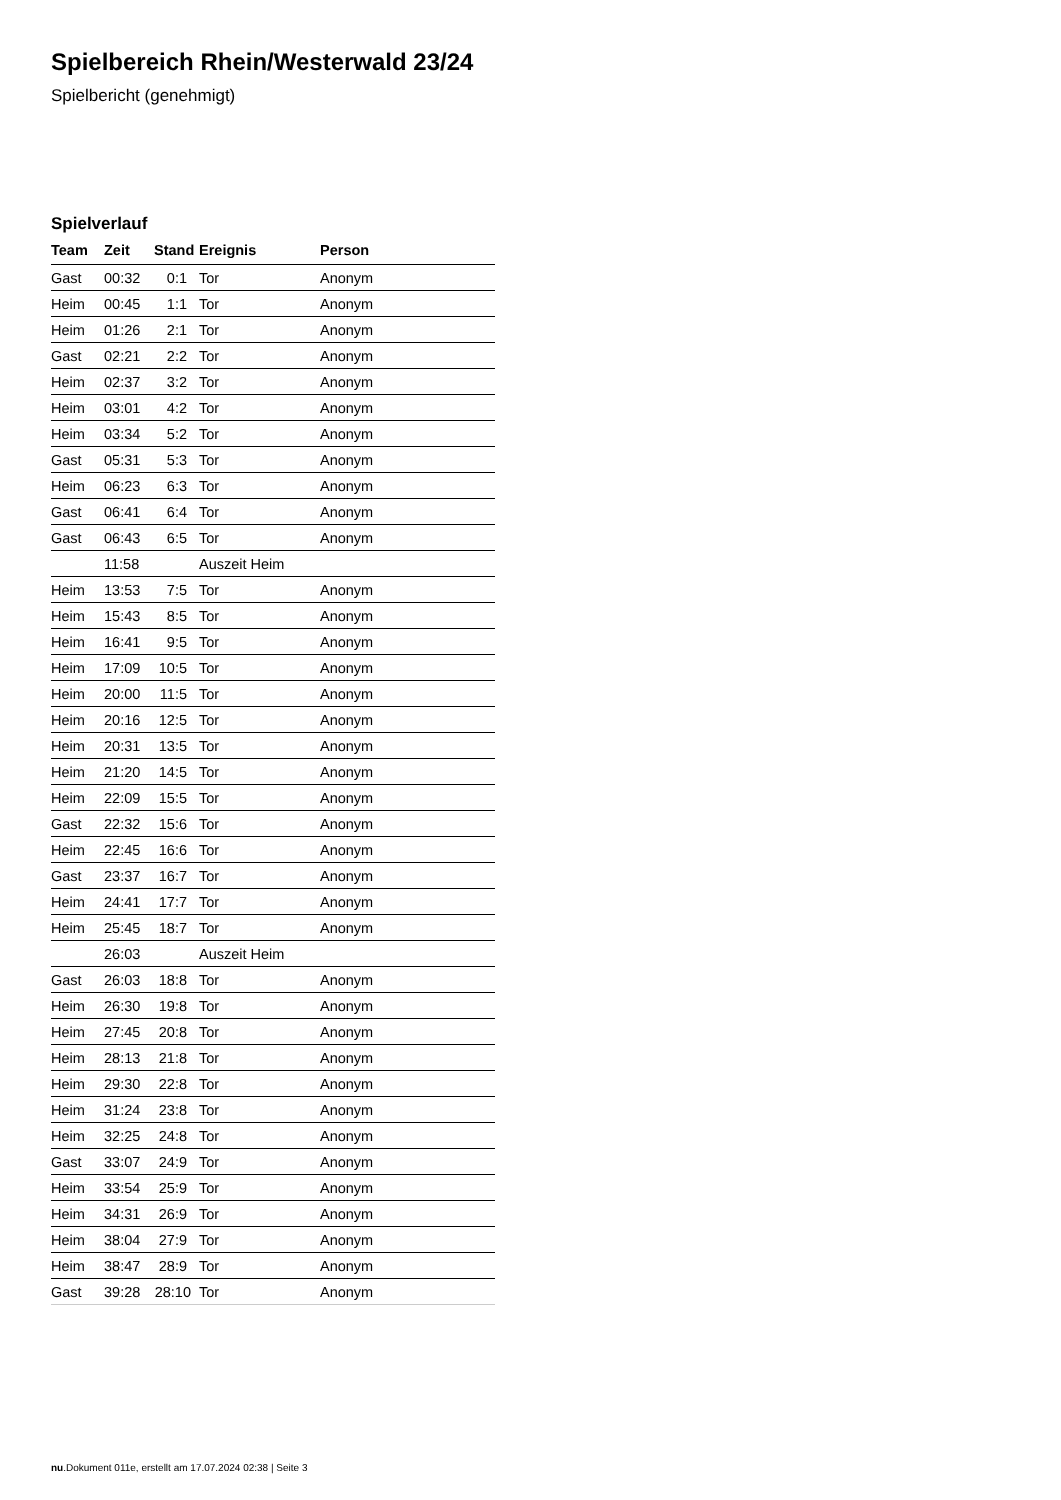Spielbereich Rhein/Westerwald 23/24
Spielbericht (genehmigt)
Spielverlauf
| Team | Zeit | Stand | Ereignis | Person |
| --- | --- | --- | --- | --- |
| Gast | 00:32 | 0:1 | Tor | Anonym |
| Heim | 00:45 | 1:1 | Tor | Anonym |
| Heim | 01:26 | 2:1 | Tor | Anonym |
| Gast | 02:21 | 2:2 | Tor | Anonym |
| Heim | 02:37 | 3:2 | Tor | Anonym |
| Heim | 03:01 | 4:2 | Tor | Anonym |
| Heim | 03:34 | 5:2 | Tor | Anonym |
| Gast | 05:31 | 5:3 | Tor | Anonym |
| Heim | 06:23 | 6:3 | Tor | Anonym |
| Gast | 06:41 | 6:4 | Tor | Anonym |
| Gast | 06:43 | 6:5 | Tor | Anonym |
| | 11:58 | | Auszeit Heim | |
| Heim | 13:53 | 7:5 | Tor | Anonym |
| Heim | 15:43 | 8:5 | Tor | Anonym |
| Heim | 16:41 | 9:5 | Tor | Anonym |
| Heim | 17:09 | 10:5 | Tor | Anonym |
| Heim | 20:00 | 11:5 | Tor | Anonym |
| Heim | 20:16 | 12:5 | Tor | Anonym |
| Heim | 20:31 | 13:5 | Tor | Anonym |
| Heim | 21:20 | 14:5 | Tor | Anonym |
| Heim | 22:09 | 15:5 | Tor | Anonym |
| Gast | 22:32 | 15:6 | Tor | Anonym |
| Heim | 22:45 | 16:6 | Tor | Anonym |
| Gast | 23:37 | 16:7 | Tor | Anonym |
| Heim | 24:41 | 17:7 | Tor | Anonym |
| Heim | 25:45 | 18:7 | Tor | Anonym |
| | 26:03 | | Auszeit Heim | |
| Gast | 26:03 | 18:8 | Tor | Anonym |
| Heim | 26:30 | 19:8 | Tor | Anonym |
| Heim | 27:45 | 20:8 | Tor | Anonym |
| Heim | 28:13 | 21:8 | Tor | Anonym |
| Heim | 29:30 | 22:8 | Tor | Anonym |
| Heim | 31:24 | 23:8 | Tor | Anonym |
| Heim | 32:25 | 24:8 | Tor | Anonym |
| Gast | 33:07 | 24:9 | Tor | Anonym |
| Heim | 33:54 | 25:9 | Tor | Anonym |
| Heim | 34:31 | 26:9 | Tor | Anonym |
| Heim | 38:04 | 27:9 | Tor | Anonym |
| Heim | 38:47 | 28:9 | Tor | Anonym |
| Gast | 39:28 | 28:10 | Tor | Anonym |
nu.Dokument 011e, erstellt am 17.07.2024 02:38 | Seite 3